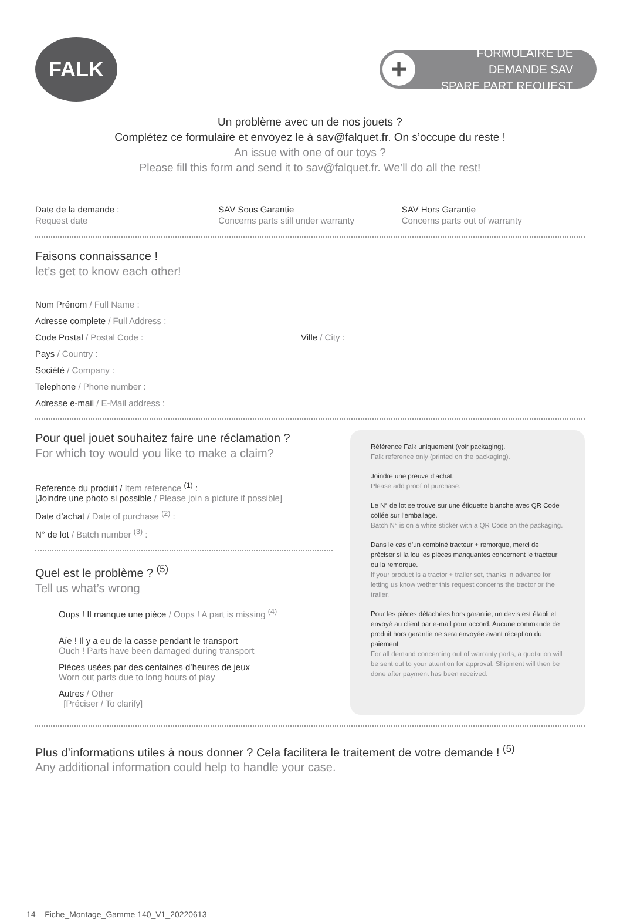FALK
+
FORMULAIRE DE DEMANDE SAV
SPARE PART REQUEST
Un problème avec un de nos jouets ?
Complétez ce formulaire et envoyez le à sav@falquet.fr. On s’occupe du reste !
An issue with one of our toys ?
Please fill this form and send it to sav@falquet.fr. We’ll do all the rest!
Date de la demande :
Request date
SAV Sous Garantie
Concerns parts still under warranty
SAV Hors Garantie
Concerns parts out of warranty
Faisons connaissance !
let’s get to know each other!
Nom Prénom / Full Name :
Adresse complete / Full Address :
Code Postal / Postal Code : Ville / City :
Pays / Country :
Société / Company :
Telephone / Phone number :
Adresse e-mail / E-Mail address :
Pour quel jouet souhaitez faire une réclamation ?
For which toy would you like to make a claim?
Reference du produit / Item reference <sup>(1)</sup> :
[Joindre une photo si possible / Please join a picture if possible]
Date d’achat / Date of purchase <sup>(2)</sup> :
N° de lot / Batch number <sup>(3)</sup> :
Quel est le problème ? <sup>(5)</sup>
Tell us what’s wrong
Oups ! Il manque une pièce / Oops ! A part is missing <sup>(4)</sup>
Aïe ! Il y a eu de la casse pendant le transport
Ouch ! Parts have been damaged during transport
Pièces usées par des centaines d’heures de jeux
Worn out parts due to long hours of play
Autres / Other
[Préciser / To clarify]
Référence Falk uniquement (voir packaging).
Falk reference only (printed on the packaging).
Joindre une preuve d’achat.
Please add proof of purchase.
Le N° de lot se trouve sur une étiquette blanche avec QR Code collée sur l’emballage.
Batch N° is on a white sticker with a QR Code on the packaging.
Dans le cas d’un combiné tracteur + remorque, merci de préciser si la lou les pièces manquantes concernent le tracteur ou la remorque.
If your product is a tractor + trailer set, thanks in advance for letting us know wether this request concerns the tractor or the trailer.
Pour les pièces détachées hors garantie, un devis est établi et envoyé au client par e-mail pour accord. Aucune commande de produit hors garantie ne sera envoyée avant réception du paiement
For all demand concerning out of warranty parts, a quotation will be sent out to your attention for approval. Shipment will then be done after payment has been received.
Plus d’informations utiles à nous donner ? Cela facilitera le traitement de votre demande ! <sup>(5)</sup>
Any additional information could help to handle your case.
14 Fiche_Montage_Gamme 140_V1_20220613